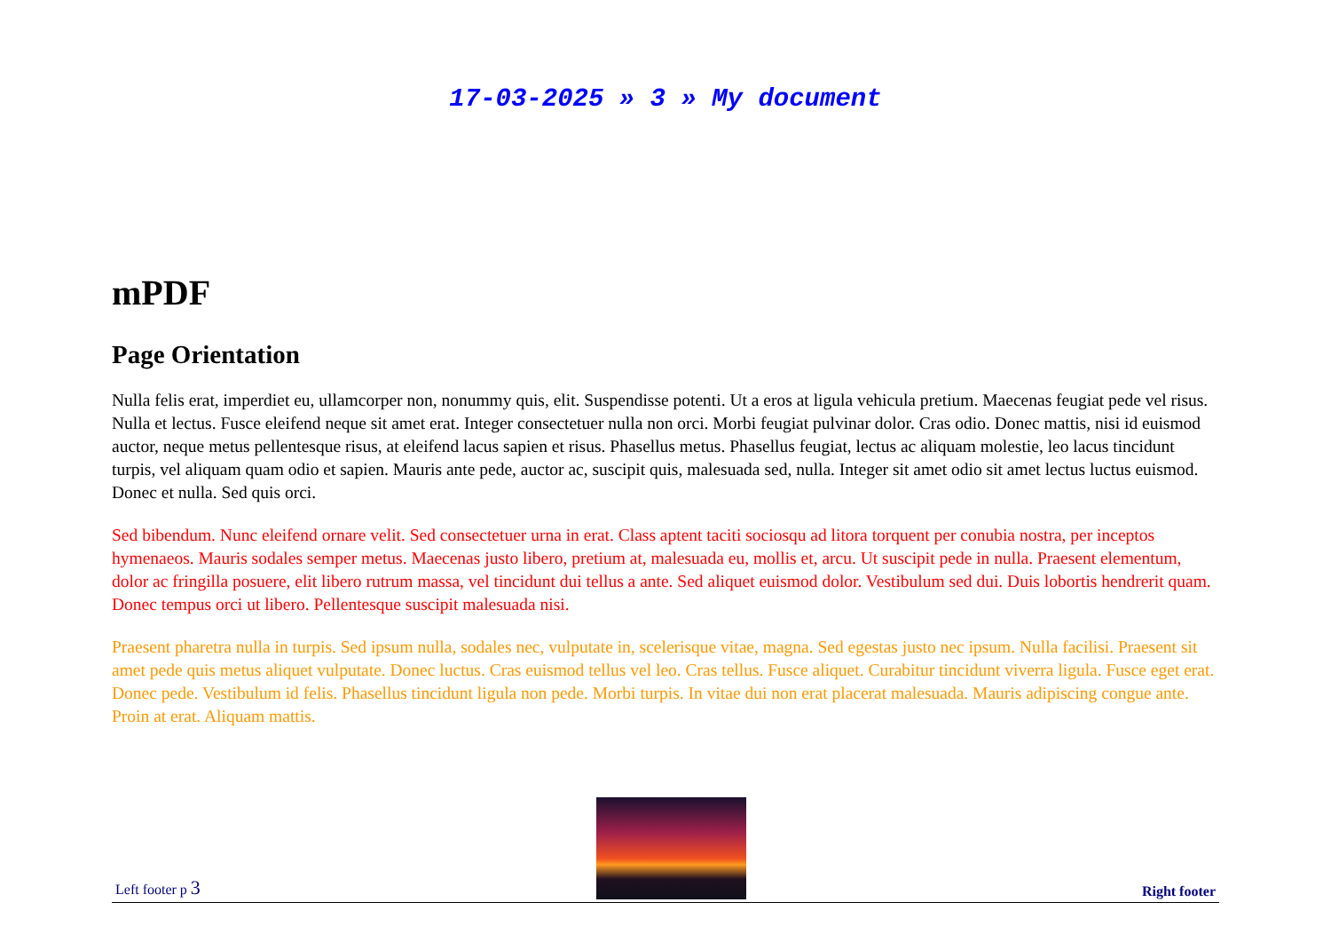17-03-2025 » 3 » My document
mPDF
Page Orientation
Nulla felis erat, imperdiet eu, ullamcorper non, nonummy quis, elit. Suspendisse potenti. Ut a eros at ligula vehicula pretium. Maecenas feugiat pede vel risus. Nulla et lectus. Fusce eleifend neque sit amet erat. Integer consectetuer nulla non orci. Morbi feugiat pulvinar dolor. Cras odio. Donec mattis, nisi id euismod auctor, neque metus pellentesque risus, at eleifend lacus sapien et risus. Phasellus metus. Phasellus feugiat, lectus ac aliquam molestie, leo lacus tincidunt turpis, vel aliquam quam odio et sapien. Mauris ante pede, auctor ac, suscipit quis, malesuada sed, nulla. Integer sit amet odio sit amet lectus luctus euismod. Donec et nulla. Sed quis orci.
Sed bibendum. Nunc eleifend ornare velit. Sed consectetuer urna in erat. Class aptent taciti sociosqu ad litora torquent per conubia nostra, per inceptos hymenaeos. Mauris sodales semper metus. Maecenas justo libero, pretium at, malesuada eu, mollis et, arcu. Ut suscipit pede in nulla. Praesent elementum, dolor ac fringilla posuere, elit libero rutrum massa, vel tincidunt dui tellus a ante. Sed aliquet euismod dolor. Vestibulum sed dui. Duis lobortis hendrerit quam. Donec tempus orci ut libero. Pellentesque suscipit malesuada nisi.
Praesent pharetra nulla in turpis. Sed ipsum nulla, sodales nec, vulputate in, scelerisque vitae, magna. Sed egestas justo nec ipsum. Nulla facilisi. Praesent sit amet pede quis metus aliquet vulputate. Donec luctus. Cras euismod tellus vel leo. Cras tellus. Fusce aliquet. Curabitur tincidunt viverra ligula. Fusce eget erat. Donec pede. Vestibulum id felis. Phasellus tincidunt ligula non pede. Morbi turpis. In vitae dui non erat placerat malesuada. Mauris adipiscing congue ante. Proin at erat. Aliquam mattis.
Left footer p 3
Right footer